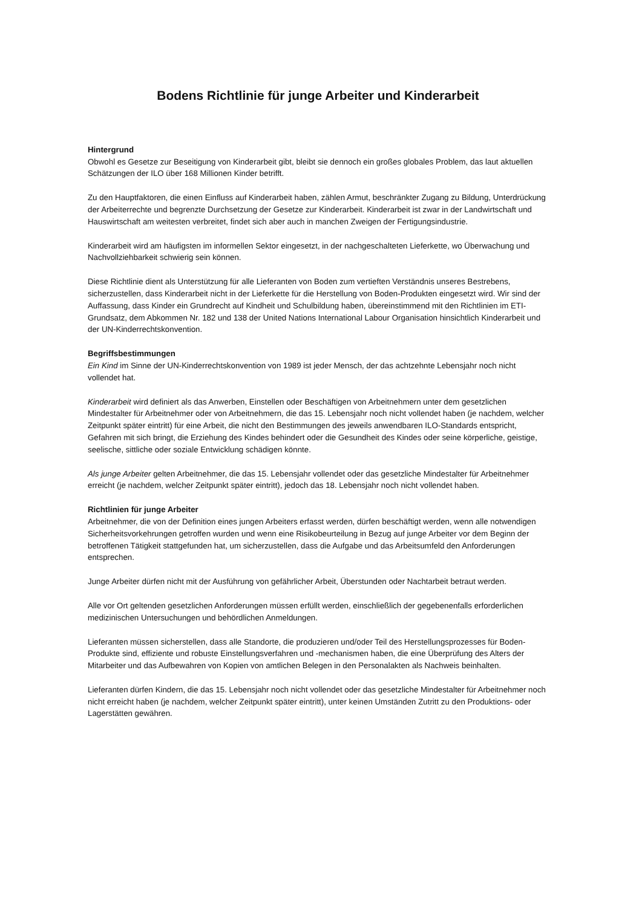Bodens Richtlinie für junge Arbeiter und Kinderarbeit
Hintergrund
Obwohl es Gesetze zur Beseitigung von Kinderarbeit gibt, bleibt sie dennoch ein großes globales Problem, das laut aktuellen Schätzungen der ILO über 168 Millionen Kinder betrifft.
Zu den Hauptfaktoren, die einen Einfluss auf Kinderarbeit haben, zählen Armut, beschränkter Zugang zu Bildung, Unterdrückung der Arbeiterrechte und begrenzte Durchsetzung der Gesetze zur Kinderarbeit. Kinderarbeit ist zwar in der Landwirtschaft und Hauswirtschaft am weitesten verbreitet, findet sich aber auch in manchen Zweigen der Fertigungsindustrie.
Kinderarbeit wird am häufigsten im informellen Sektor eingesetzt, in der nachgeschalteten Lieferkette, wo Überwachung und Nachvollziehbarkeit schwierig sein können.
Diese Richtlinie dient als Unterstützung für alle Lieferanten von Boden zum vertieften Verständnis unseres Bestrebens, sicherzustellen, dass Kinderarbeit nicht in der Lieferkette für die Herstellung von Boden-Produkten eingesetzt wird. Wir sind der Auffassung, dass Kinder ein Grundrecht auf Kindheit und Schulbildung haben, übereinstimmend mit den Richtlinien im ETI-Grundsatz, dem Abkommen Nr. 182 und 138 der United Nations International Labour Organisation hinsichtlich Kinderarbeit und der UN-Kinderrechtskonvention.
Begriffsbestimmungen
Ein Kind im Sinne der UN-Kinderrechtskonvention von 1989 ist jeder Mensch, der das achtzehnte Lebensjahr noch nicht vollendet hat.
Kinderarbeit wird definiert als das Anwerben, Einstellen oder Beschäftigen von Arbeitnehmern unter dem gesetzlichen Mindestalter für Arbeitnehmer oder von Arbeitnehmern, die das 15. Lebensjahr noch nicht vollendet haben (je nachdem, welcher Zeitpunkt später eintritt) für eine Arbeit, die nicht den Bestimmungen des jeweils anwendbaren ILO-Standards entspricht, Gefahren mit sich bringt, die Erziehung des Kindes behindert oder die Gesundheit des Kindes oder seine körperliche, geistige, seelische, sittliche oder soziale Entwicklung schädigen könnte.
Als junge Arbeiter gelten Arbeitnehmer, die das 15. Lebensjahr vollendet oder das gesetzliche Mindestalter für Arbeitnehmer erreicht (je nachdem, welcher Zeitpunkt später eintritt), jedoch das 18. Lebensjahr noch nicht vollendet haben.
Richtlinien für junge Arbeiter
Arbeitnehmer, die von der Definition eines jungen Arbeiters erfasst werden, dürfen beschäftigt werden, wenn alle notwendigen Sicherheitsvorkehrungen getroffen wurden und wenn eine Risikobeurteilung in Bezug auf junge Arbeiter vor dem Beginn der betroffenen Tätigkeit stattgefunden hat, um sicherzustellen, dass die Aufgabe und das Arbeitsumfeld den Anforderungen entsprechen.
Junge Arbeiter dürfen nicht mit der Ausführung von gefährlicher Arbeit, Überstunden oder Nachtarbeit betraut werden.
Alle vor Ort geltenden gesetzlichen Anforderungen müssen erfüllt werden, einschließlich der gegebenenfalls erforderlichen medizinischen Untersuchungen und behördlichen Anmeldungen.
Lieferanten müssen sicherstellen, dass alle Standorte, die produzieren und/oder Teil des Herstellungsprozesses für Boden-Produkte sind, effiziente und robuste Einstellungsverfahren und -mechanismen haben, die eine Überprüfung des Alters der Mitarbeiter und das Aufbewahren von Kopien von amtlichen Belegen in den Personalakten als Nachweis beinhalten.
Lieferanten dürfen Kindern, die das 15. Lebensjahr noch nicht vollendet oder das gesetzliche Mindestalter für Arbeitnehmer noch nicht erreicht haben (je nachdem, welcher Zeitpunkt später eintritt), unter keinen Umständen Zutritt zu den Produktions- oder Lagerstätten gewähren.